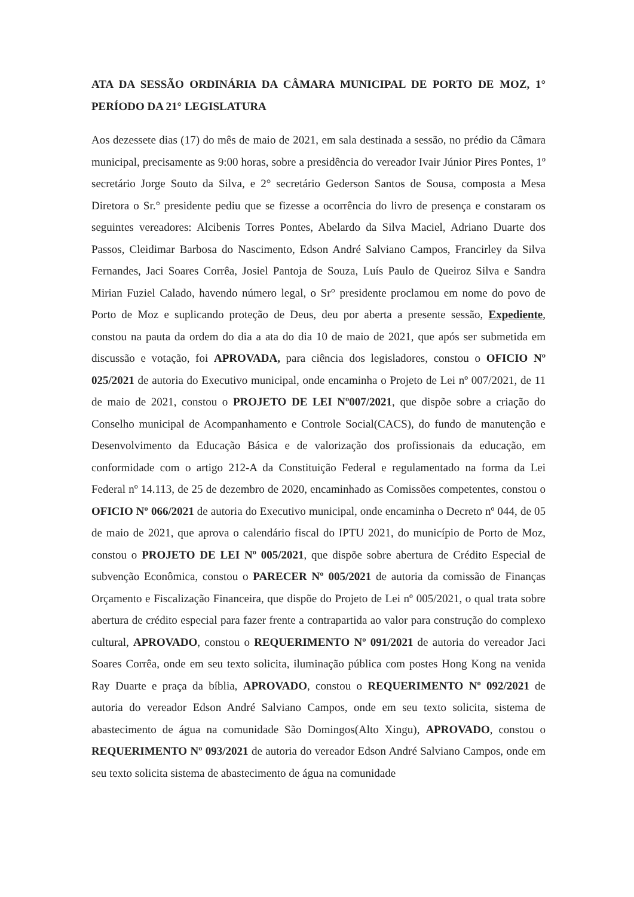ATA DA SESSÃO ORDINÁRIA DA CÂMARA MUNICIPAL DE PORTO DE MOZ, 1° PERÍODO DA 21° LEGISLATURA
Aos dezessete dias (17) do mês de maio de 2021, em sala destinada a sessão, no prédio da Câmara municipal, precisamente as 9:00 horas, sobre a presidência do vereador Ivair Júnior Pires Pontes, 1º secretário Jorge Souto da Silva, e 2° secretário Gederson Santos de Sousa, composta a Mesa Diretora o Sr.° presidente pediu que se fizesse a ocorrência do livro de presença e constaram os seguintes vereadores: Alcibenis Torres Pontes, Abelardo da Silva Maciel, Adriano Duarte dos Passos, Cleidimar Barbosa do Nascimento, Edson André Salviano Campos, Francirley da Silva Fernandes, Jaci Soares Corrêa, Josiel Pantoja de Souza, Luís Paulo de Queiroz Silva e Sandra Mirian Fuziel Calado, havendo número legal, o Sr° presidente proclamou em nome do povo de Porto de Moz e suplicando proteção de Deus, deu por aberta a presente sessão, Expediente, constou na pauta da ordem do dia a ata do dia 10 de maio de 2021, que após ser submetida em discussão e votação, foi APROVADA, para ciência dos legisladores, constou o OFICIO Nº 025/2021 de autoria do Executivo municipal, onde encaminha o Projeto de Lei nº 007/2021, de 11 de maio de 2021, constou o PROJETO DE LEI Nº007/2021, que dispõe sobre a criação do Conselho municipal de Acompanhamento e Controle Social(CACS), do fundo de manutenção e Desenvolvimento da Educação Básica e de valorização dos profissionais da educação, em conformidade com o artigo 212-A da Constituição Federal e regulamentado na forma da Lei Federal nº 14.113, de 25 de dezembro de 2020, encaminhado as Comissões competentes, constou o OFICIO Nº 066/2021 de autoria do Executivo municipal, onde encaminha o Decreto nº 044, de 05 de maio de 2021, que aprova o calendário fiscal do IPTU 2021, do município de Porto de Moz, constou o PROJETO DE LEI Nº 005/2021, que dispõe sobre abertura de Crédito Especial de subvenção Econômica, constou o PARECER Nº 005/2021 de autoria da comissão de Finanças Orçamento e Fiscalização Financeira, que dispõe do Projeto de Lei nº 005/2021, o qual trata sobre abertura de crédito especial para fazer frente a contrapartida ao valor para construção do complexo cultural, APROVADO, constou o REQUERIMENTO Nº 091/2021 de autoria do vereador Jaci Soares Corrêa, onde em seu texto solicita, iluminação pública com postes Hong Kong na venida Ray Duarte e praça da bíblia, APROVADO, constou o REQUERIMENTO Nº 092/2021 de autoria do vereador Edson André Salviano Campos, onde em seu texto solicita, sistema de abastecimento de água na comunidade São Domingos(Alto Xingu), APROVADO, constou o REQUERIMENTO Nº 093/2021 de autoria do vereador Edson André Salviano Campos, onde em seu texto solicita sistema de abastecimento de água na comunidade